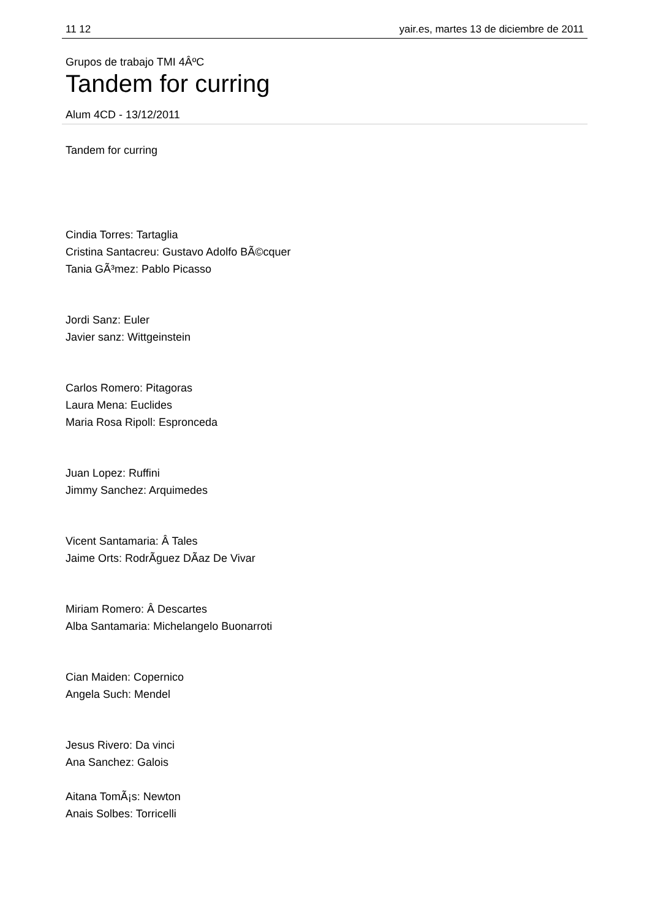11 12 yair.es, martes 13 de diciembre de 2011
Grupos de trabajo TMI 4Âº­C
Tandem for curring
Alum 4CD - 13/12/2011
Tandem for curring
Cindia Torres: Tartaglia
Cristina Santacreu: Gustavo Adolfo BÃ©cquer
Tania GÃ³mez: Pablo Picasso
Jordi Sanz: Euler
Javier sanz: Wittgeinstein
Carlos Romero: Pitagoras
Laura Mena: Euclides
Maria Rosa Ripoll: Espronceda
Juan Lopez: Ruffini
Jimmy Sanchez: Arquimedes
Vicent Santamaria: Â Tales
Jaime Orts: RodrÃ­guez DÃ­az De Vivar
Miriam Romero: Â Descartes
Alba Santamaria: Michelangelo Buonarroti
Cian Maiden: Copernico
Angela Such: Mendel
Jesus Rivero: Da vinci
Ana Sanchez: Galois
Aitana TomÃ¡s: Newton
Anais Solbes: Torricelli